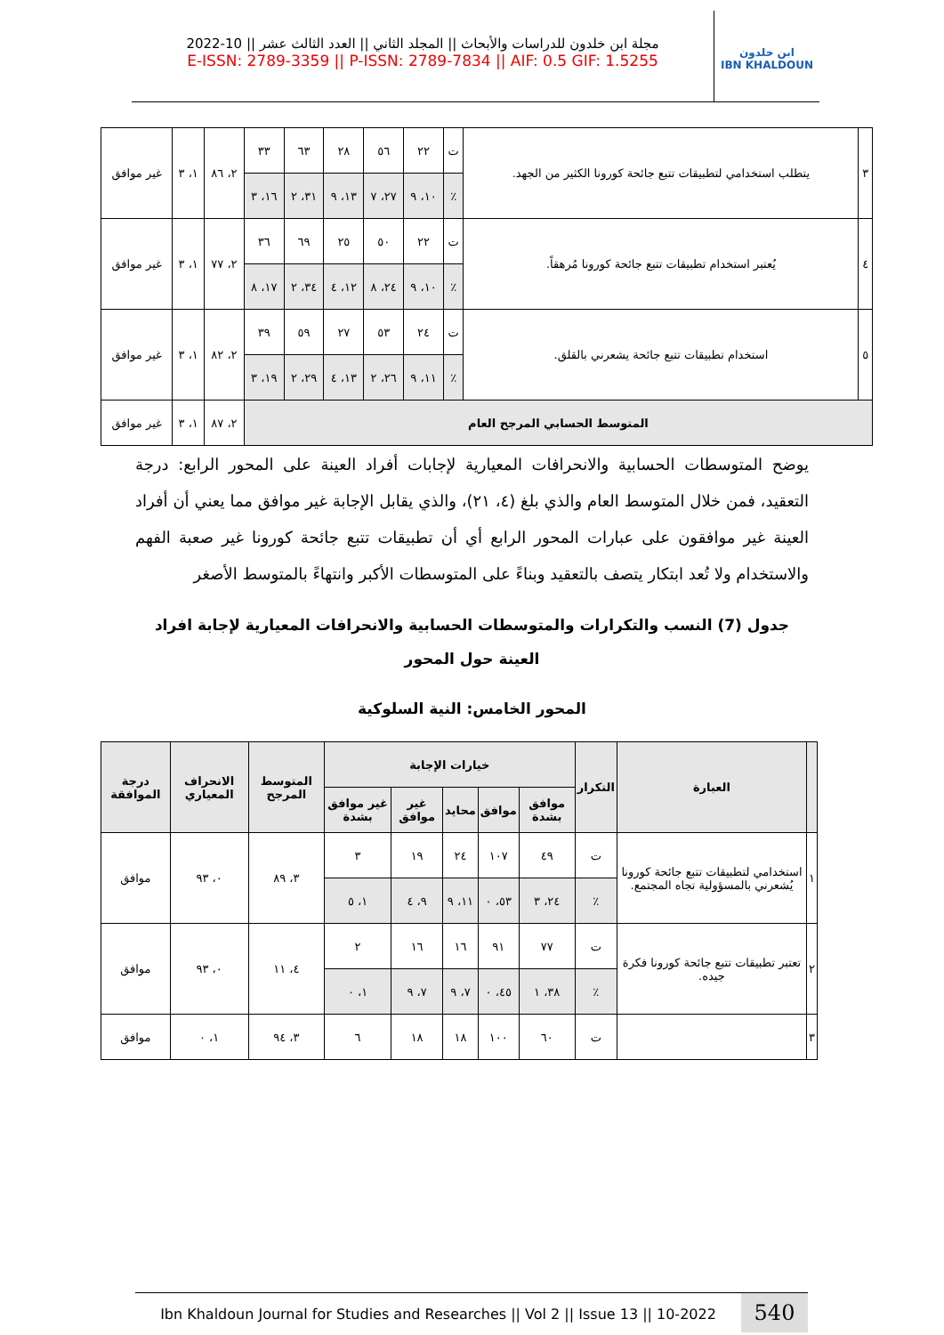ابن خلدون
IBN KHALDOUN
مجلة ابن خلدون للدراسات والأبحاث || المجلد الثاني || العدد الثالث عشر || 10-2022
E-ISSN: 2789-3359 || P-ISSN: 2789-7834 || AIF: 0.5 GIF: 1.5255
| ٣ | يتطلب استخدامي لتطبيقات تتبع جائحة كورونا الكثير من الجهد. | ت | ٢٢ | ٥٦ | ٢٨ | ٦٣ | ٣٣ | ٢، ٨٦ | ١، ٣ | غير موافق |
| | | ٪ | ١٠، ٩ | ٢٧، ٧ | ١٣، ٩ | ٣١، ٢ | ١٦، ٣ | | | |
| ٤ | يُعتبر استخدام تطبيقات تتبع جائحة كورونا مُرهقاً. | ت | ٢٢ | ٥٠ | ٢٥ | ٦٩ | ٣٦ | ٢، ٧٧ | ١، ٣ | غير موافق |
| | | ٪ | ١٠، ٩ | ٢٤، ٨ | ١٢، ٤ | ٣٤، ٢ | ١٧، ٨ | | | |
| ٥ | استخدام تطبيقات تتبع جائحة يشعرني بالقلق. | ت | ٢٤ | ٥٣ | ٢٧ | ٥٩ | ٣٩ | ٢، ٨٢ | ١، ٣ | غير موافق |
| | | ٪ | ١١، ٩ | ٢٦، ٢ | ١٣، ٤ | ٢٩، ٢ | ١٩، ٣ | | | |
| المتوسط الحسابي المرجح العام | | | | | | | | ٢، ٨٧ | ١، ٣ | غير موافق |
يوضح المتوسطات الحسابية والانحرافات المعيارية لإجابات أفراد العينة على المحور الرابع: درجة التعقيد، فمن خلال المتوسط العام والذي بلغ (٤، ٢١)، والذي يقابل الإجابة غير موافق مما يعني أن أفراد العينة غير موافقون على عبارات المحور الرابع أي أن تطبيقات تتبع جائحة كورونا غير صعبة الفهم والاستخدام ولا تُعد ابتكار يتصف بالتعقيد وبناءً على المتوسطات الأكبر وانتهاءً بالمتوسط الأصغر
جدول (7) النسب والتكرارات والمتوسطات الحسابية والانحرافات المعيارية لإجابة افراد العينة حول المحور
المحور الخامس: النية السلوكية
| | العبارة | التكرار | خيارات الإجابة | | | | | المتوسط المرجح | الانحراف المعياري | درجة الموافقة |
| --- | --- | --- | --- | --- | --- | --- | --- | --- | --- | --- |
| | | | موافق بشدة | موافق | محايد | غير موافق | غير موافق بشدة | | | |
| ١ | استخدامي لتطبيقات تتبع جائحة كورونا يُشعرني بالمسؤولية تجاه المجتمع. | ت | ٤٩ | ١٠٧ | ٢٤ | ١٩ | ٣ | ٣، ٨٩ | ٠، ٩٣ | موافق |
| | | ٪ | ٢٤، ٣ | ٥٣، ٠ | ١١، ٩ | ٩، ٤ | ١، ٥ | | | |
| ٢ | تعتبر تطبيقات تتبع جائحة كورونا فكرة جيده. | ت | ٧٧ | ٩١ | ١٦ | ١٦ | ٢ | ٤، ١١ | ٠، ٩٣ | موافق |
| | | ٪ | ٣٨، ١ | ٤٥، ٠ | ٧، ٩ | ٧، ٩ | ١، ٠ | | | |
| ٣ | | ت | ٦٠ | ١٠٠ | ١٨ | ١٨ | ٦ | ٣، ٩٤ | ١، ٠ | موافق |
Ibn Khaldoun Journal for Studies and Researches || Vol 2 || Issue 13 || 10-2022
540